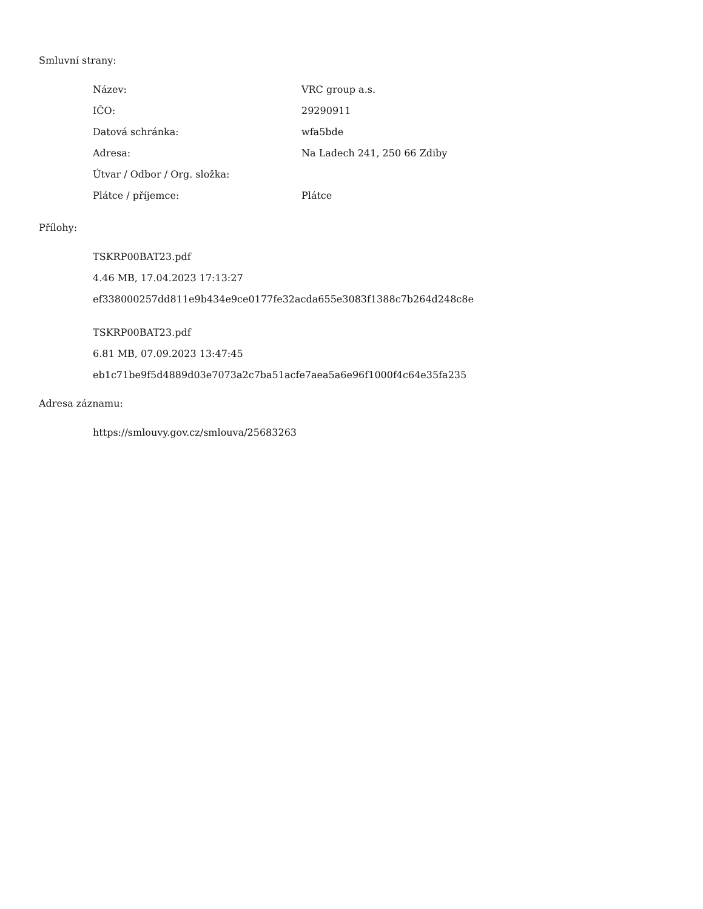Smluvní strany:
| Název: | VRC group a.s. |
| IČO: | 29290911 |
| Datová schránka: | wfa5bde |
| Adresa: | Na Ladech 241, 250 66 Zdiby |
| Útvar / Odbor / Org. složka: | |
| Plátce / příjemce: | Plátce |
Přílohy:
TSKRP00BAT23.pdf
4.46 MB, 17.04.2023 17:13:27
ef338000257dd811e9b434e9ce0177fe32acda655e3083f1388c7b264d248c8e
TSKRP00BAT23.pdf
6.81 MB, 07.09.2023 13:47:45
eb1c71be9f5d4889d03e7073a2c7ba51acfe7aea5a6e96f1000f4c64e35fa235
Adresa záznamu:
https://smlouvy.gov.cz/smlouva/25683263